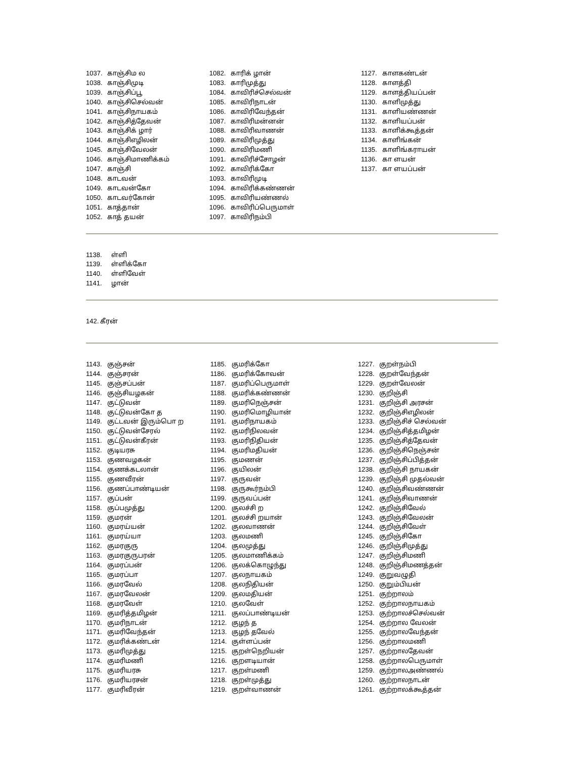1037. காஞ்சிம ல
1038. காஞ்சிமுடி
1039. காஞ்சிப்பூ
1040. காஞ்சிசெல்வன்
1041. காஞ்சிநாயகம்
1042. காஞ்சித்தேவன்
1043. காஞ்சிக் ழார்
1044. காஞ்சிஎழிலன்
1045. காஞ்சிவேலன்
1046. காஞ்சிமாணிக்கம்
1047. காஞ்சி
1048. காடவன்
1049. காடவன்கோ
1050. காடவர்கோன்
1051. காத்தான்
1052. காத் தயன்
1082. காரிக் ழான்
1083. காரிமுத்து
1084. காவிரிச்செல்வன்
1085. காவிரிநாடன்
1086. காவிரிவேந்தன்
1087. காவிரிமன்னன்
1088. காவிரிவாணன்
1089. காவிரிமுத்து
1090. காவிரிமணி
1091. காவிரிச்சோழன்
1092. காவிரிக்கோ
1093. காவிரிமுடி
1094. காவிரிக்கண்ணன்
1095. காவிரியண்ணல்
1096. காவிரிப்பெருமாள்
1097. காவிரிநம்பி
1127. காளகண்டன்
1128. காளத்தி
1129. காளத்தியப்பன்
1130. காளிமுத்து
1131. காளியண்ணன்
1132. காளியப்பன்
1133. காளிக்கூத்தன்
1134. காளிங்கன்
1135. காளிங்கராயன்
1136. கா ளயன்
1137. கா ளயப்பன்
1138. ள்ளி
1139. ள்ளிக்கோ
1140. ள்ளிவேள்
1141. ழான்
142. கீரன்
1143. குஞ்சன்
1144. குஞ்சரன்
1145. குஞ்சப்பன்
1146. குஞ்சியழகன்
1147. குட்டுவன்
1148. குட்டுவன்கோ த
1149. குட்டவன் இரும்பொ ற
1150. குட்டுவன்சேரல்
1151. குட்டுவன்கீரன்
1152. குடியரசு
1153. குணவழகன்
1154. குணக்கடலான்
1155. குணவீரன்
1156. குணப்பாண்டியன்
1157. குப்பன்
1158. குப்பமுத்து
1159. குமரன்
1160. குமரய்யன்
1161. குமரய்யா
1162. குமரகுரு
1163. குமரகுருபரன்
1164. குமரப்பன்
1165. குமரப்பா
1166. குமரவேல்
1167. குமரவேலன்
1168. குமரவேள்
1169. குமரித்தமிழன்
1170. குமரிநாடன்
1171. குமரிவேந்தன்
1172. குமரிக்கண்டன்
1173. குமரிமுத்து
1174. குமரிமணி
1175. குமரியரசு
1176. குமரியரசன்
1177. குமரிவீரன்
1185. குமரிக்கோ
1186. குமரிக்கோவன்
1187. குமரிப்பெருமாள்
1188. குமரிக்கண்ணன்
1189. குமரிநெஞ்சன்
1190. குமரிமொழியான்
1191. குமரிநாயகம்
1192. குமரிநிலவன்
1193. குமரிநிதியன்
1194. குமரிமதியன்
1195. குமணன்
1196. குயிலன்
1197. குருவன்
1198. குருகூர்நம்பி
1199. குருவப்பன்
1200. குலச்சி ற
1201. குலச்சி றயான்
1202. குலவாணன்
1203. குலமணி
1204. குலமுத்து
1205. குலமாணிக்கம்
1206. குலக்கொழுந்து
1207. குலநாயகம்
1208. குலநிதியன்
1209. குலமதியன்
1210. குலவேள்
1211. குலப்பாண்டியன்
1212. குழந் த
1213. குழந் தவேல்
1214. குள்ளப்பன்
1215. குறள்நெறியன்
1216. குறளடியான்
1217. குறள்மணி
1218. குறள்முத்து
1219. குறள்வாணன்
1227. குறள்நம்பி
1228. குறள்வேந்தன்
1229. குறள்வேலன்
1230. குறிஞ்சி
1231. குறிஞ்சி அரசன்
1232. குறிஞ்சிஎழிலன்
1233. குறிஞ்சிச் செல்வன்
1234. குறிஞ்சித்தமிழன்
1235. குறிஞ்சித்தேவன்
1236. குறிஞ்சிநெஞ்சன்
1237. குறிஞ்சிப்பித்தன்
1238. குறிஞ்சி நாயகன்
1239. குறிஞ்சி முதல்வன்
1240. குறிஞ்சிவண்ணன்
1241. குறிஞ்சிவாணன்
1242. குறிஞ்சிவேல்
1243. குறிஞ்சிவேலன்
1244. குறிஞ்சிவேள்
1245. குறிஞ்சிகோ
1246. குறிஞ்சிமுத்து
1247. குறிஞ்சிமணி
1248. குறிஞ்சிமணத்தன்
1249. குறுவழுதி
1250. குறும்பியன்
1251. குற்றாலம்
1252. குற்றாலநாயகம்
1253. குற்றாலச்செல்வன்
1254. குற்றால வேலன்
1255. குற்றாலவேந்தன்
1256. குற்றாலமணி
1257. குற்றாலதேவன்
1258. குற்றாலபெருமாள்
1259. குற்றாலஅண்ணல்
1260. குற்றாலநாடன்
1261. குற்றாலக்கூத்தன்